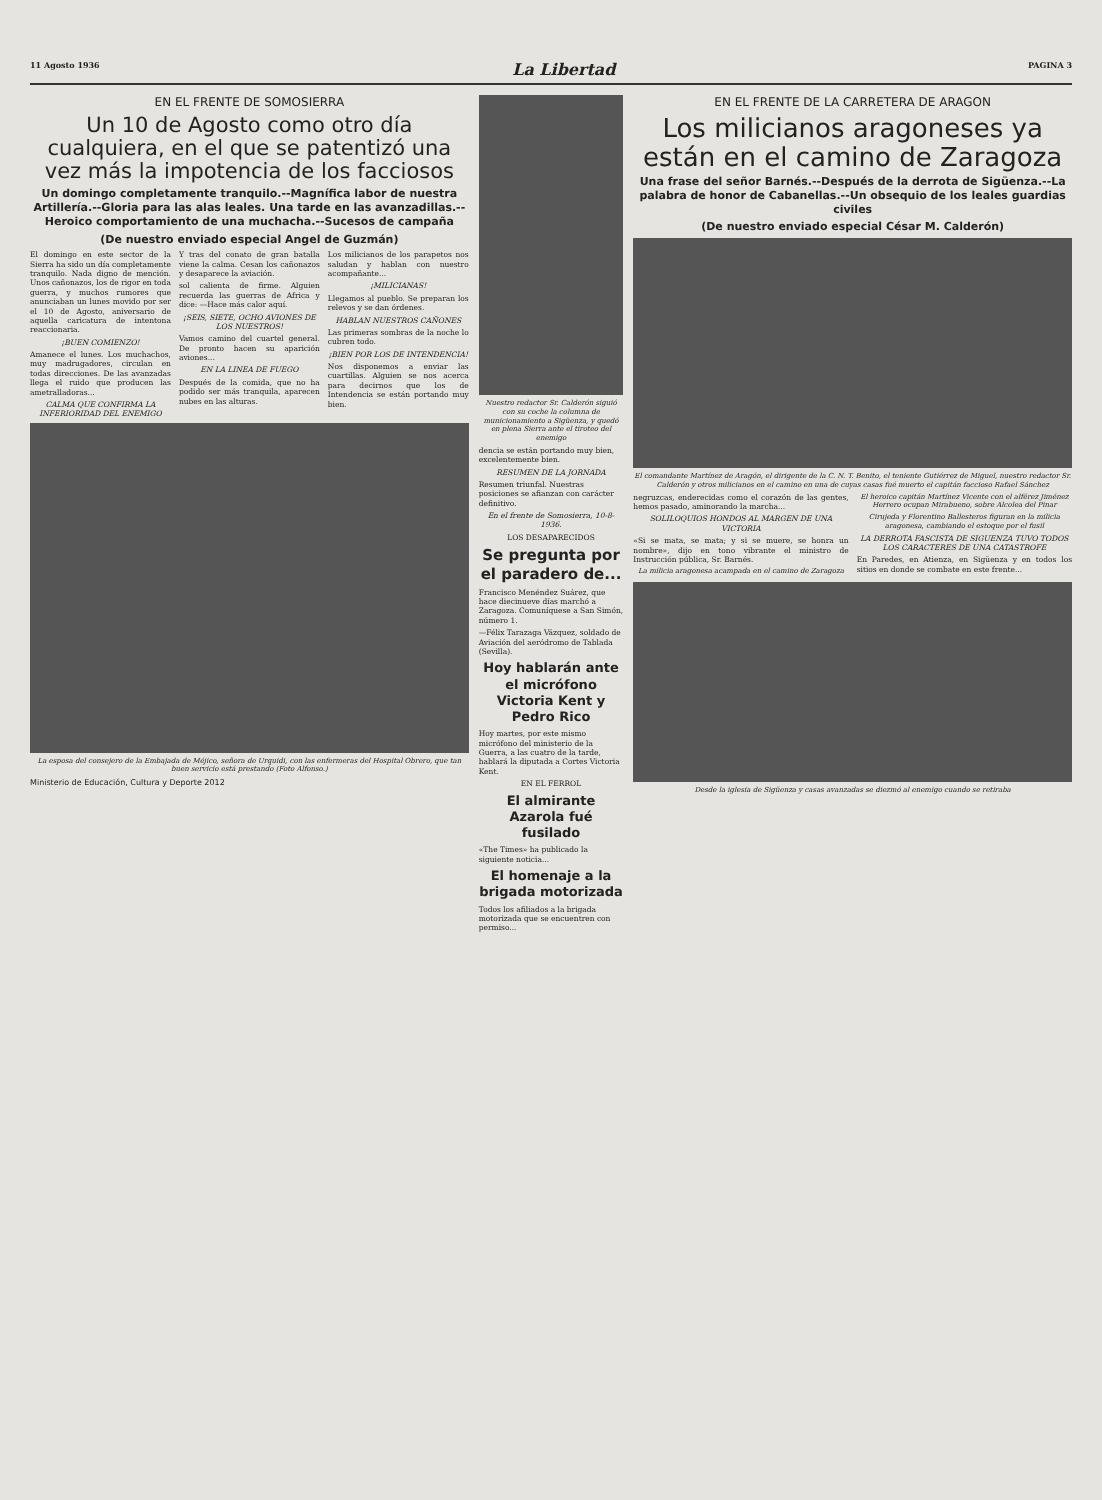11 Agosto 1936 La Libertad PAGINA 3
EN EL FRENTE DE SOMOSIERRA
Un 10 de Agosto como otro día cualquiera, en el que se patentizó una vez más la impotencia de los facciosos
Un domingo completamente tranquilo.--Magnífica labor de nuestra Artillería.--Gloria para las alas leales. Una tarde en las avanzadillas.--Heroico comportamiento de una muchacha.--Sucesos de campaña
(De nuestro enviado especial Angel de Guzmán)
El domingo en este sector de la Sierra ha sido un día completamente tranquilo. Nada digno de mención. Unos cañonazos, los de rigor en toda guerra, y muchos rumores que anunciaban un lunes movido por ser el 10 de Agosto, aniversario de aquella caricatura de intentona reaccionaria.
¡BUEN COMIENZO!
Amanece el lunes. Los muchachos, muy madrugadores, circulan en todas direcciones. De las avanzadas llega el ruido que producen las ametralladoras...
CALMA QUE CONFIRMA LA INFERIORIDAD DEL ENEMIGO
Y tras del conato de gran batalla viene la calma. Cesan los cañonazos y desaparece la aviación.
sol calienta de firme. Alguien recuerda las guerras de Africa y dice: —Hace más calor aquí.
¡SEIS, SIETE, OCHO AVIONES DE LOS NUESTROS!
Vamos camino del cuartel general. De pronto hacen su aparición aviones...
EN LA LINEA DE FUEGO
Después de la comida, que no ha podido ser más tranquila, aparecen nubes en las alturas.
Los milicianos de los parapetos nos saludan y hablan con nuestro acompañante...
¡MILICIANAS!
Llegamos al pueblo. Se preparan los relevos y se dan órdenes.
HABLAN NUESTROS CAÑONES
Las primeras sombras de la noche lo cubren todo.
¡BIEN POR LOS DE INTENDENCIA!
Nos disponemos a enviar las cuartillas. Alguien se nos acerca para decirnos que los de Intendencia se están portando muy bien.
La esposa del consejero de la Embajada de Méjico, señora de Urquidi, con las enfermeras del Hospital Obrero, que tan buen servicio está prestando (Foto Alfonso.)
Ministerio de Educación, Cultura y Deporte 2012
Nuestro redactor Sr. Calderón siguió con su coche la columna de municionamiento a Sigüenza, y quedó en plena Sierra ante el tiroteo del enemigo
dencia se están portando muy bien, excelentemente bien.
RESUMEN DE LA JORNADA
Resumen triunfal. Nuestras posiciones se afianzan con carácter definitivo.
En el frente de Somosierra, 10-8-1936.
LOS DESAPARECIDOS
Se pregunta por el paradero de...
Francisco Menéndez Suárez, que hace diecinueve días marchó a Zaragoza. Comuníquese a San Simón, número 1.
—Félix Tarazaga Vázquez, soldado de Aviación del aeródromo de Tablada (Sevilla).
Hoy hablarán ante el micrófono Victoria Kent y Pedro Rico
Hoy martes, por este mismo micrófono del ministerio de la Guerra, a las cuatro de la tarde, hablará la diputada a Cortes Victoria Kent.
EN EL FERROL
El almirante Azarola fué fusilado
«The Times» ha publicado la siguiente noticia...
El homenaje a la brigada motorizada
Todos los afiliados a la brigada motorizada que se encuentren con permiso...
EN EL FRENTE DE LA CARRETERA DE ARAGON
Los milicianos aragoneses ya están en el camino de Zaragoza
Una frase del señor Barnés.--Después de la derrota de Sigüenza.--La palabra de honor de Cabanellas.--Un obsequio de los leales guardias civiles
(De nuestro enviado especial César M. Calderón)
El comandante Martínez de Aragón, el dirigente de la C. N. T. Benito, el teniente Gutiérrez de Miguel, nuestro redactor Sr. Calderón y otros milicianos en el camino en una de cuyas casas fué muerto el capitán faccioso Rafael Sánchez
negruzcas, enderecidas como el corazón de las gentes, hemos pasado, aminorando la marcha...
SOLILOQUIOS HONDOS AL MARGEN DE UNA VICTORIA
«Si se mata, se mata; y si se muere, se honra un nombre», dijo en tono vibrante el ministro de Instrucción pública, Sr. Barnés.
La milicia aragonesa acampada en el camino de Zaragoza
El heroico capitán Martínez Vicente con el alférez Jiménez Herrero ocupan Mirabueno, sobre Alcolea del Pinar
Cirujeda y Florentino Ballesteros figuran en la milicia aragonesa, cambiando el estoque por el fusil
LA DERROTA FASCISTA DE SIGUENZA TUVO TODOS LOS CARACTERES DE UNA CATASTROFE
En Paredes, en Atienza, en Sigüenza y en todos los sitios en donde se combate en este frente...
Desde la iglesia de Sigüenza y casas avanzadas se diezmó al enemigo cuando se retiraba